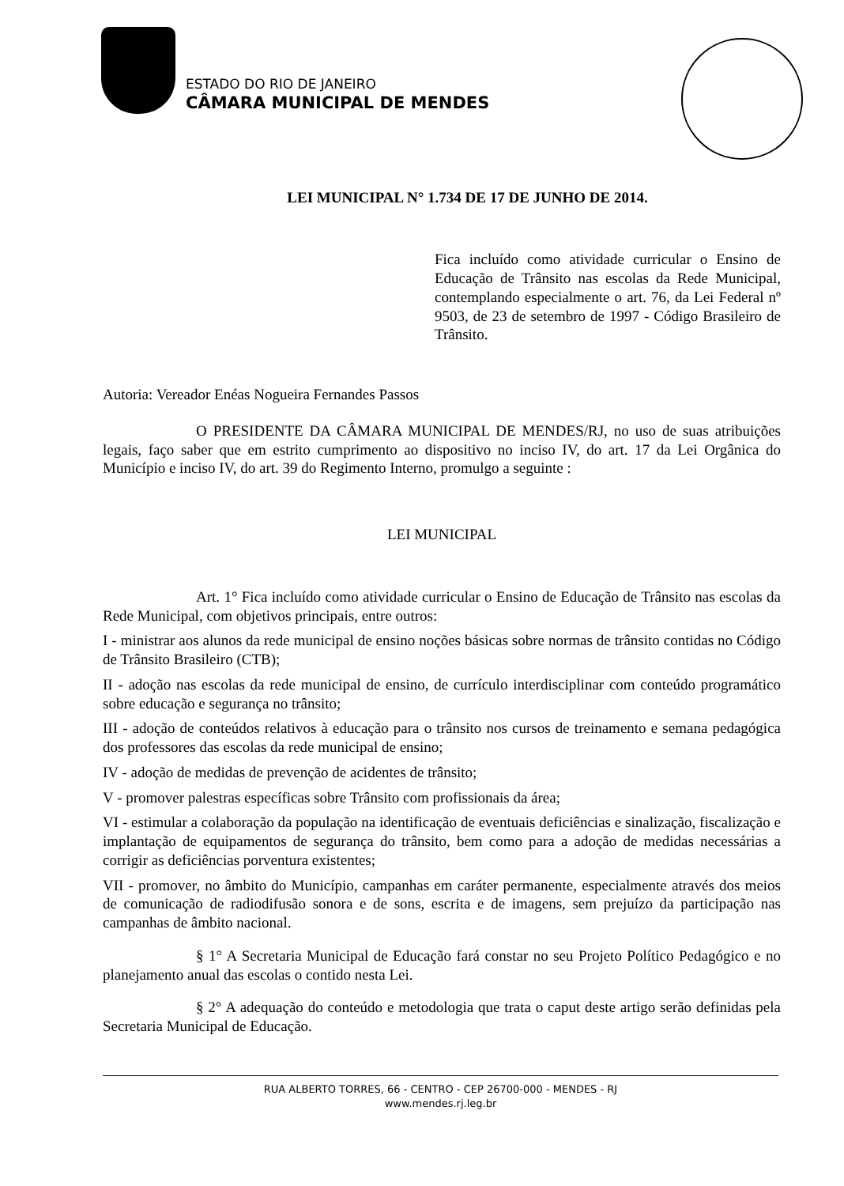ESTADO DO RIO DE JANEIRO
CÂMARA MUNICIPAL DE MENDES
LEI MUNICIPAL N° 1.734 DE 17 DE JUNHO DE 2014.
Fica incluído como atividade curricular o Ensino de Educação de Trânsito nas escolas da Rede Municipal, contemplando especialmente o art. 76, da Lei Federal nº 9503, de 23 de setembro de 1997 - Código Brasileiro de Trânsito.
Autoria: Vereador Enéas Nogueira Fernandes Passos
O PRESIDENTE DA CÂMARA MUNICIPAL DE MENDES/RJ, no uso de suas atribuições legais, faço saber que em estrito cumprimento ao dispositivo no inciso IV, do art. 17 da Lei Orgânica do Município e inciso IV, do art. 39 do Regimento Interno, promulgo a seguinte :
LEI MUNICIPAL
Art. 1° Fica incluído como atividade curricular o Ensino de Educação de Trânsito nas escolas da Rede Municipal, com objetivos principais, entre outros:
I - ministrar aos alunos da rede municipal de ensino noções básicas sobre normas de trânsito contidas no Código de Trânsito Brasileiro (CTB);
II - adoção nas escolas da rede municipal de ensino, de currículo interdisciplinar com conteúdo programático sobre educação e segurança no trânsito;
III - adoção de conteúdos relativos à educação para o trânsito nos cursos de treinamento e semana pedagógica dos professores das escolas da rede municipal de ensino;
IV - adoção de medidas de prevenção de acidentes de trânsito;
V - promover palestras específicas sobre Trânsito com profissionais da área;
VI - estimular a colaboração da população na identificação de eventuais deficiências e sinalização, fiscalização e implantação de equipamentos de segurança do trânsito, bem como para a adoção de medidas necessárias a corrigir as deficiências porventura existentes;
VII - promover, no âmbito do Município, campanhas em caráter permanente, especialmente através dos meios de comunicação de radiodifusão sonora e de sons, escrita e de imagens, sem prejuízo da participação nas campanhas de âmbito nacional.
§ 1° A Secretaria Municipal de Educação fará constar no seu Projeto Político Pedagógico e no planejamento anual das escolas o contido nesta Lei.
§ 2° A adequação do conteúdo e metodologia que trata o caput deste artigo serão definidas pela Secretaria Municipal de Educação.
RUA ALBERTO TORRES, 66 - CENTRO - CEP 26700-000 - MENDES - RJ
www.mendes.rj.leg.br